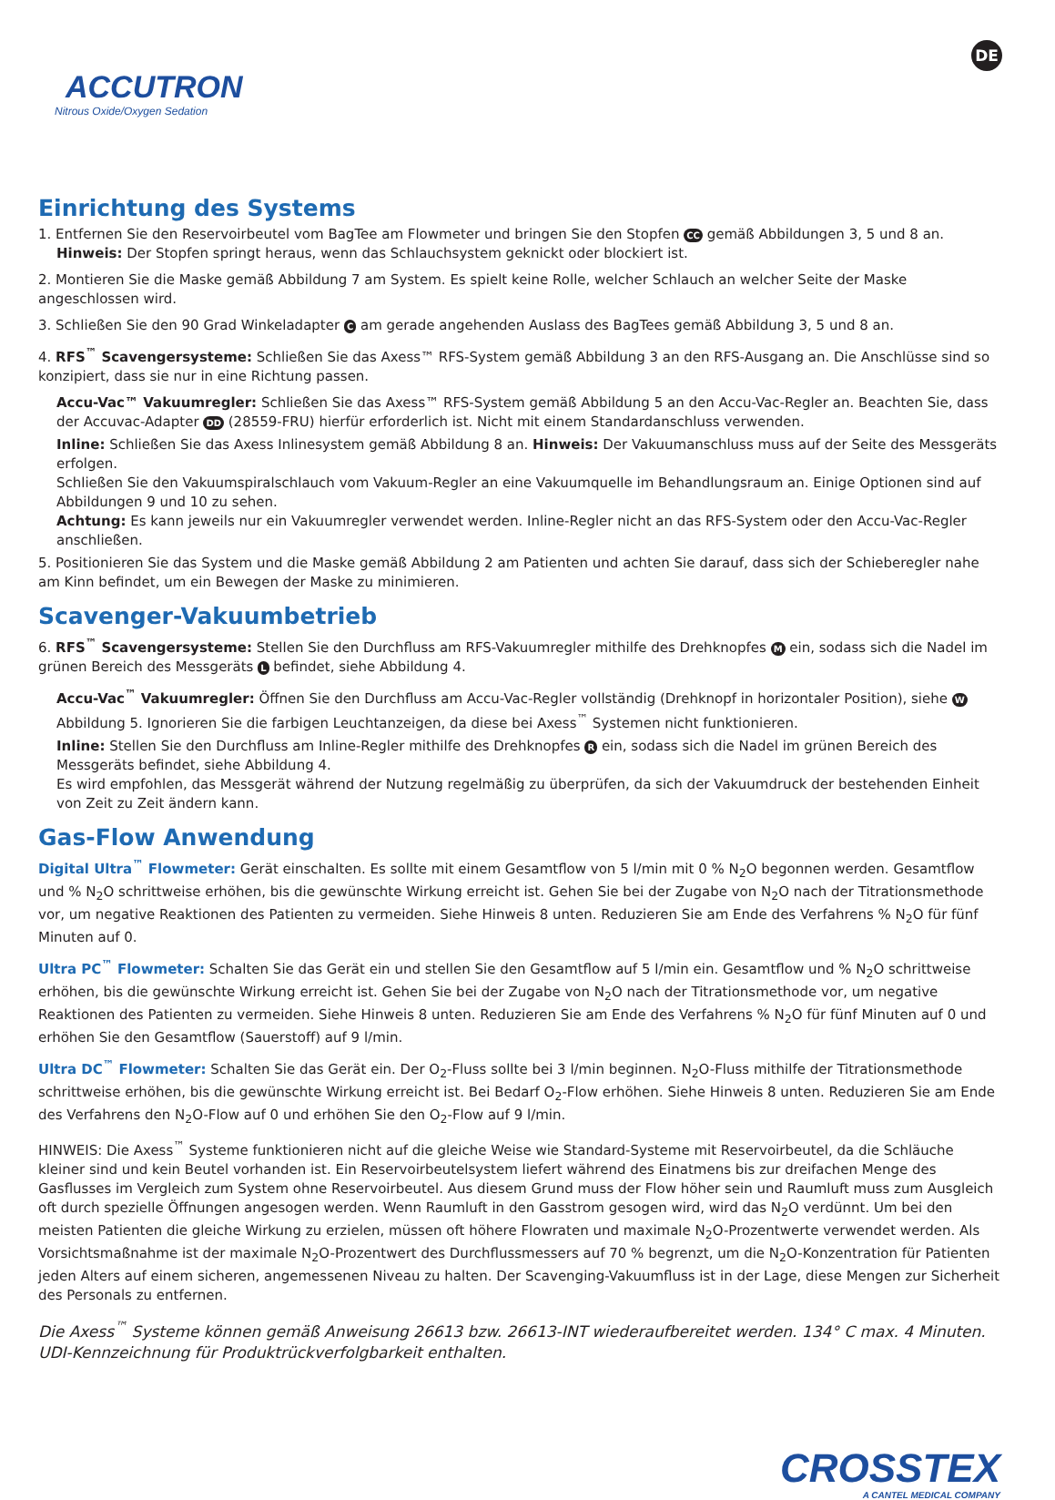ACCUTRON
Nitrous Oxide/Oxygen Sedation
DE
Einrichtung des Systems
1. Entfernen Sie den Reservoirbeutel vom BagTee am Flowmeter und bringen Sie den Stopfen CC gemäß Abbildungen 3, 5 und 8 an.
Hinweis: Der Stopfen springt heraus, wenn das Schlauchsystem geknickt oder blockiert ist.
2. Montieren Sie die Maske gemäß Abbildung 7 am System. Es spielt keine Rolle, welcher Schlauch an welcher Seite der Maske angeschlossen wird.
3. Schließen Sie den 90 Grad Winkeladapter C am gerade angehenden Auslass des BagTees gemäß Abbildung 3, 5 und 8 an.
4. RFS<sup>™</sup> Scavengersysteme: Schließen Sie das Axess™ RFS-System gemäß Abbildung 3 an den RFS-Ausgang an. Die Anschlüsse sind so konzipiert, dass sie nur in eine Richtung passen.
Accu-Vac™ Vakuumregler: Schließen Sie das Axess™ RFS-System gemäß Abbildung 5 an den Accu-Vac-Regler an. Beachten Sie, dass der Accuvac-Adapter DD (28559-FRU) hierfür erforderlich ist. Nicht mit einem Standardanschluss verwenden.
Inline: Schließen Sie das Axess Inlinesystem gemäß Abbildung 8 an. Hinweis: Der Vakuumanschluss muss auf der Seite des Messgeräts erfolgen.
Schließen Sie den Vakuumspiralschlauch vom Vakuum-Regler an eine Vakuumquelle im Behandlungsraum an. Einige Optionen sind auf Abbildungen 9 und 10 zu sehen.
Achtung: Es kann jeweils nur ein Vakuumregler verwendet werden. Inline-Regler nicht an das RFS-System oder den Accu-Vac-Regler anschließen.
5. Positionieren Sie das System und die Maske gemäß Abbildung 2 am Patienten und achten Sie darauf, dass sich der Schieberegler nahe am Kinn befindet, um ein Bewegen der Maske zu minimieren.
Scavenger-Vakuumbetrieb
6. RFS<sup>™</sup> Scavengersysteme: Stellen Sie den Durchfluss am RFS-Vakuumregler mithilfe des Drehknopfes M ein, sodass sich die Nadel im grünen Bereich des Messgeräts L befindet, siehe Abbildung 4.
Accu-Vac<sup>™</sup> Vakuumregler: Öffnen Sie den Durchfluss am Accu-Vac-Regler vollständig (Drehknopf in horizontaler Position), siehe W Abbildung 5. Ignorieren Sie die farbigen Leuchtanzeigen, da diese bei Axess<sup>™</sup> Systemen nicht funktionieren.
Inline: Stellen Sie den Durchfluss am Inline-Regler mithilfe des Drehknopfes R ein, sodass sich die Nadel im grünen Bereich des Messgeräts befindet, siehe Abbildung 4.
Es wird empfohlen, das Messgerät während der Nutzung regelmäßig zu überprüfen, da sich der Vakuumdruck der bestehenden Einheit von Zeit zu Zeit ändern kann.
Gas-Flow Anwendung
Digital Ultra<sup>™</sup> Flowmeter: Gerät einschalten. Es sollte mit einem Gesamtflow von 5 l/min mit 0 % N<sub>2</sub>O begonnen werden. Gesamtflow und % N<sub>2</sub>O schrittweise erhöhen, bis die gewünschte Wirkung erreicht ist. Gehen Sie bei der Zugabe von N<sub>2</sub>O nach der Titrationsmethode vor, um negative Reaktionen des Patienten zu vermeiden. Siehe Hinweis 8 unten. Reduzieren Sie am Ende des Verfahrens % N<sub>2</sub>O für fünf Minuten auf 0.
Ultra PC<sup>™</sup> Flowmeter: Schalten Sie das Gerät ein und stellen Sie den Gesamtflow auf 5 l/min ein. Gesamtflow und % N<sub>2</sub>O schrittweise erhöhen, bis die gewünschte Wirkung erreicht ist. Gehen Sie bei der Zugabe von N<sub>2</sub>O nach der Titrationsmethode vor, um negative Reaktionen des Patienten zu vermeiden. Siehe Hinweis 8 unten. Reduzieren Sie am Ende des Verfahrens % N<sub>2</sub>O für fünf Minuten auf 0 und erhöhen Sie den Gesamtflow (Sauerstoff) auf 9 l/min.
Ultra DC<sup>™</sup> Flowmeter: Schalten Sie das Gerät ein. Der O<sub>2</sub>-Fluss sollte bei 3 l/min beginnen. N<sub>2</sub>O-Fluss mithilfe der Titrationsmethode schrittweise erhöhen, bis die gewünschte Wirkung erreicht ist. Bei Bedarf O<sub>2</sub>-Flow erhöhen. Siehe Hinweis 8 unten. Reduzieren Sie am Ende des Verfahrens den N<sub>2</sub>O-Flow auf 0 und erhöhen Sie den O<sub>2</sub>-Flow auf 9 l/min.
HINWEIS: Die Axess<sup>™</sup> Systeme funktionieren nicht auf die gleiche Weise wie Standard-Systeme mit Reservoirbeutel, da die Schläuche kleiner sind und kein Beutel vorhanden ist. Ein Reservoirbeutelsystem liefert während des Einatmens bis zur dreifachen Menge des Gasflusses im Vergleich zum System ohne Reservoirbeutel. Aus diesem Grund muss der Flow höher sein und Raumluft muss zum Ausgleich oft durch spezielle Öffnungen angesogen werden. Wenn Raumluft in den Gasstrom gesogen wird, wird das N<sub>2</sub>O verdünnt. Um bei den meisten Patienten die gleiche Wirkung zu erzielen, müssen oft höhere Flowraten und maximale N<sub>2</sub>O-Prozentwerte verwendet werden. Als Vorsichtsmaßnahme ist der maximale N<sub>2</sub>O-Prozentwert des Durchflussmessers auf 70 % begrenzt, um die N<sub>2</sub>O-Konzentration für Patienten jeden Alters auf einem sicheren, angemessenen Niveau zu halten. Der Scavenging-Vakuumfluss ist in der Lage, diese Mengen zur Sicherheit des Personals zu entfernen.
Die Axess<sup>™</sup> Systeme können gemäß Anweisung 26613 bzw. 26613-INT wiederaufbereitet werden. 134° C max. 4 Minuten.
UDI-Kennzeichnung für Produktrückverfolgbarkeit enthalten.
CROSSTEX
A CANTEL MEDICAL COMPANY